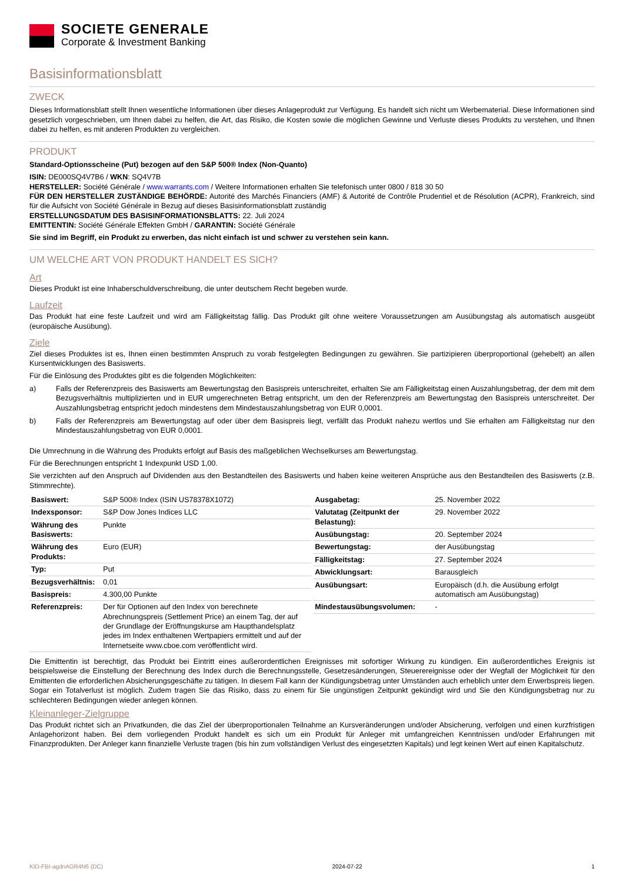SOCIETE GENERALE
Corporate & Investment Banking
Basisinformationsblatt
ZWECK
Dieses Informationsblatt stellt Ihnen wesentliche Informationen über dieses Anlageprodukt zur Verfügung. Es handelt sich nicht um Werbematerial. Diese Informationen sind gesetzlich vorgeschrieben, um Ihnen dabei zu helfen, die Art, das Risiko, die Kosten sowie die möglichen Gewinne und Verluste dieses Produkts zu verstehen, und Ihnen dabei zu helfen, es mit anderen Produkten zu vergleichen.
PRODUKT
Standard-Optionsscheine (Put) bezogen auf den S&P 500® Index (Non-Quanto)
ISIN: DE000SQ4V7B6 / WKN: SQ4V7B
HERSTELLER: Société Générale / www.warrants.com / Weitere Informationen erhalten Sie telefonisch unter 0800 / 818 30 50
FÜR DEN HERSTELLER ZUSTÄNDIGE BEHÖRDE: Autorité des Marchés Financiers (AMF) & Autorité de Contrôle Prudentiel et de Résolution (ACPR), Frankreich, sind für die Aufsicht von Société Générale in Bezug auf dieses Basisinformationsblatt zuständig
ERSTELLUNGSDATUM DES BASISINFORMATIONSBLATTS: 22. Juli 2024
EMITTENTIN: Société Générale Effekten GmbH / GARANTIN: Société Générale
Sie sind im Begriff, ein Produkt zu erwerben, das nicht einfach ist und schwer zu verstehen sein kann.
UM WELCHE ART VON PRODUKT HANDELT ES SICH?
Art
Dieses Produkt ist eine Inhaberschuldverschreibung, die unter deutschem Recht begeben wurde.
Laufzeit
Das Produkt hat eine feste Laufzeit und wird am Fälligkeitstag fällig. Das Produkt gilt ohne weitere Voraussetzungen am Ausübungstag als automatisch ausgeübt (europäische Ausübung).
Ziele
Ziel dieses Produktes ist es, Ihnen einen bestimmten Anspruch zu vorab festgelegten Bedingungen zu gewähren. Sie partizipieren überproportional (gehebelt) an allen Kursentwicklungen des Basiswerts.
Für die Einlösung des Produktes gibt es die folgenden Möglichkeiten:
a) Falls der Referenzpreis des Basiswerts am Bewertungstag den Basispreis unterschreitet, erhalten Sie am Fälligkeitstag einen Auszahlungsbetrag, der dem mit dem Bezugsverhältnis multiplizierten und in EUR umgerechneten Betrag entspricht, um den der Referenzpreis am Bewertungstag den Basispreis unterschreitet. Der Auszahlungsbetrag entspricht jedoch mindestens dem Mindestauszahlungsbetrag von EUR 0,0001.
b) Falls der Referenzpreis am Bewertungstag auf oder über dem Basispreis liegt, verfällt das Produkt nahezu wertlos und Sie erhalten am Fälligkeitstag nur den Mindestauszahlungsbetrag von EUR 0,0001.
Die Umrechnung in die Währung des Produkts erfolgt auf Basis des maßgeblichen Wechselkurses am Bewertungstag.
Für die Berechnungen entspricht 1 Indexpunkt USD 1,00.
Sie verzichten auf den Anspruch auf Dividenden aus den Bestandteilen des Basiswerts und haben keine weiteren Ansprüche aus den Bestandteilen des Basiswerts (z.B. Stimmrechte).
| Basiswert: | S&P 500® Index (ISIN US78378X1072) |
| Indexsponsor: | S&P Dow Jones Indices LLC |
| Währung des Basiswerts: | Punkte |
| Währung des Produkts: | Euro (EUR) |
| Typ: | Put |
| Bezugsverhältnis: | 0,01 |
| Basispreis: | 4.300,00 Punkte |
| Referenzpreis: | Der für Optionen auf den Index von berechnete Abrechnungspreis (Settlement Price) an einem Tag, der auf der Grundlage der Eröffnungskurse am Haupthandelsplatz jedes im Index enthaltenen Wertpapiers ermittelt und auf der Internetseite www.cboe.com veröffentlicht wird. |
| Ausgabetag: | 25. November 2022 |
| Valutatag (Zeitpunkt der Belastung): | 29. November 2022 |
| Ausübungstag: | 20. September 2024 |
| Bewertungstag: | der Ausübungstag |
| Fälligkeitstag: | 27. September 2024 |
| Abwicklungsart: | Barausgleich |
| Ausübungsart: | Europäisch (d.h. die Ausübung erfolgt automatisch am Ausübungstag) |
| Mindestausübungsvolumen: | - |
Die Emittentin ist berechtigt, das Produkt bei Eintritt eines außerordentlichen Ereignisses mit sofortiger Wirkung zu kündigen. Ein außerordentliches Ereignis ist beispielsweise die Einstellung der Berechnung des Index durch die Berechnungsstelle, Gesetzesänderungen, Steuerereignisse oder der Wegfall der Möglichkeit für den Emittenten die erforderlichen Absicherungsgeschäfte zu tätigen. In diesem Fall kann der Kündigungsbetrag unter Umständen auch erheblich unter dem Erwerbspreis liegen. Sogar ein Totalverlust ist möglich. Zudem tragen Sie das Risiko, dass zu einem für Sie ungünstigen Zeitpunkt gekündigt wird und Sie den Kündigungsbetrag nur zu schlechteren Bedingungen wieder anlegen können.
Kleinanleger-Zielgruppe
Das Produkt richtet sich an Privatkunden, die das Ziel der überproportionalen Teilnahme an Kursveränderungen und/oder Absicherung, verfolgen und einen kurzfristigen Anlagehorizont haben. Bei dem vorliegenden Produkt handelt es sich um ein Produkt für Anleger mit umfangreichen Kenntnissen und/oder Erfahrungen mit Finanzprodukten. Der Anleger kann finanzielle Verluste tragen (bis hin zum vollständigen Verlust des eingesetzten Kapitals) und legt keinen Wert auf einen Kapitalschutz.
KID-FBI-agdnAGR4N6 (DC) 2024-07-22 1